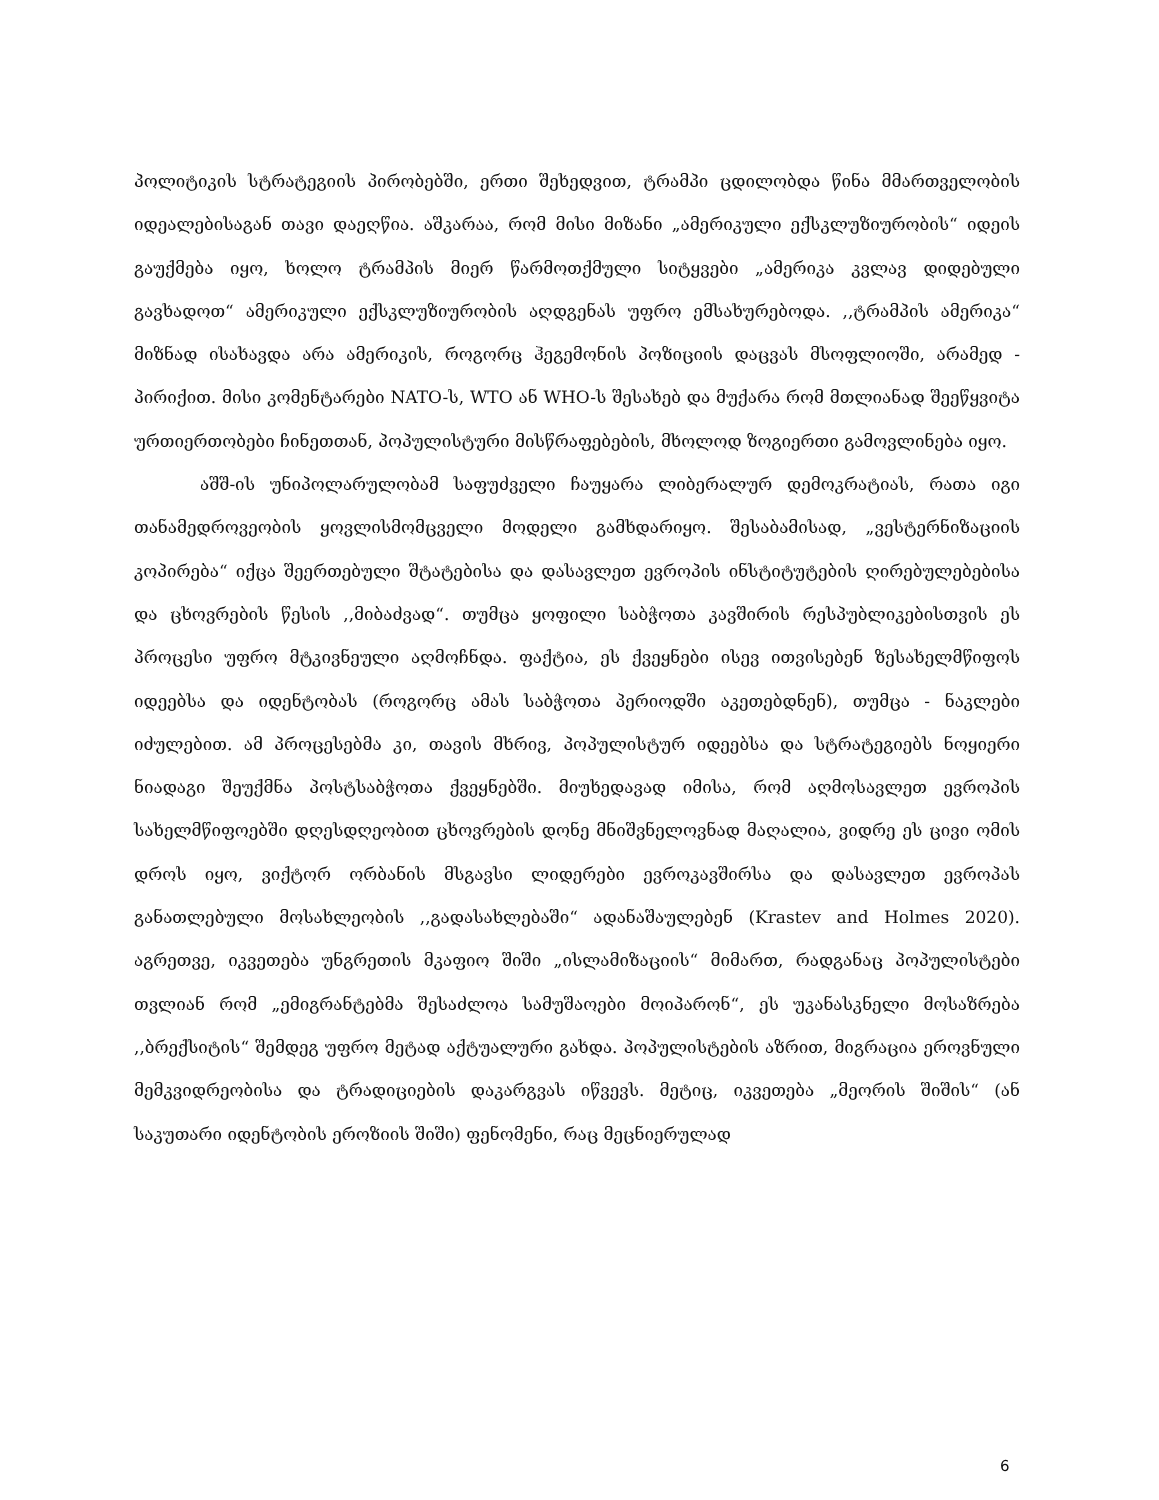პოლიტიკის სტრატეგიის პირობებში, ერთი შეხედვით, ტრამპი ცდილობდა წინა მმართველობის იდეალებისაგან თავი დაეღწია. აშკარაა, რომ მისი მიზანი „ამერიკული ექსკლუზიურობის“ იდეის გაუქმება იყო, ხოლო ტრამპის მიერ წარმოთქმული სიტყვები „ამერიკა კვლავ დიდებული გავხადოთ“ ამერიკული ექსკლუზიურობის აღდგენას უფრო ემსახურებოდა. ,,ტრამპის ამერიკა“ მიზნად ისახავდა არა ამერიკის, როგორც ჰეგემონის პოზიციის დაცვას მსოფლიოში, არამედ - პირიქით. მისი კომენტარები NATO-ს, WTO ან WHO-ს შესახებ და მუქარა რომ მთლიანად შეეწყვიტა ურთიერთობები ჩინეთთან, პოპულისტური მისწრაფებების, მხოლოდ ზოგიერთი გამოვლინება იყო.
აშშ-ის უნიპოლარულობამ საფუძველი ჩაუყარა ლიბერალურ დემოკრატიას, რათა იგი თანამედროვეობის ყოვლისმომცველი მოდელი გამხდარიყო. შესაბამისად, „ვესტერნიზაციის კოპირება“ იქცა შეერთებული შტატებისა და დასავლეთ ევროპის ინსტიტუტების ღირებულებებისა და ცხოვრების წესის ,,მიბაძვად“. თუმცა ყოფილი საბჭოთა კავშირის რესპუბლიკებისთვის ეს პროცესი უფრო მტკივნეული აღმოჩნდა. ფაქტია, ეს ქვეყნები ისევ ითვისებენ ზესახელმწიფოს იდეებსა და იდენტობას (როგორც ამას საბჭოთა პერიოდში აკეთებდნენ), თუმცა - ნაკლები იძულებით. ამ პროცესებმა კი, თავის მხრივ, პოპულისტურ იდეებსა და სტრატეგიებს ნოყიერი ნიადაგი შეუქმნა პოსტსაბჭოთა ქვეყნებში. მიუხედავად იმისა, რომ აღმოსავლეთ ევროპის სახელმწიფოებში დღესდღეობით ცხოვრების დონე მნიშვნელოვნად მაღალია, ვიდრე ეს ცივი ომის დროს იყო, ვიქტორ ორბანის მსგავსი ლიდერები ევროკავშირსა და დასავლეთ ევროპას განათლებული მოსახლეობის ,,გადასახლებაში“ ადანაშაულებენ (Krastev and Holmes 2020). აგრეთვე, იკვეთება უნგრეთის მკაფიო შიში „ისლამიზაციის“ მიმართ, რადგანაც პოპულისტები თვლიან რომ „ემიგრანტებმა შესაძლოა სამუშაოები მოიპარონ“, ეს უკანასკნელი მოსაზრება ,,ბრექსიტის“ შემდეგ უფრო მეტად აქტუალური გახდა. პოპულისტების აზრით, მიგრაცია ეროვნული მემკვიდრეობისა და ტრადიციების დაკარგვას იწვევს. მეტიც, იკვეთება „მეორის შიშის“ (ან საკუთარი იდენტობის ეროზიის შიში) ფენომენი, რაც მეცნიერულად
6